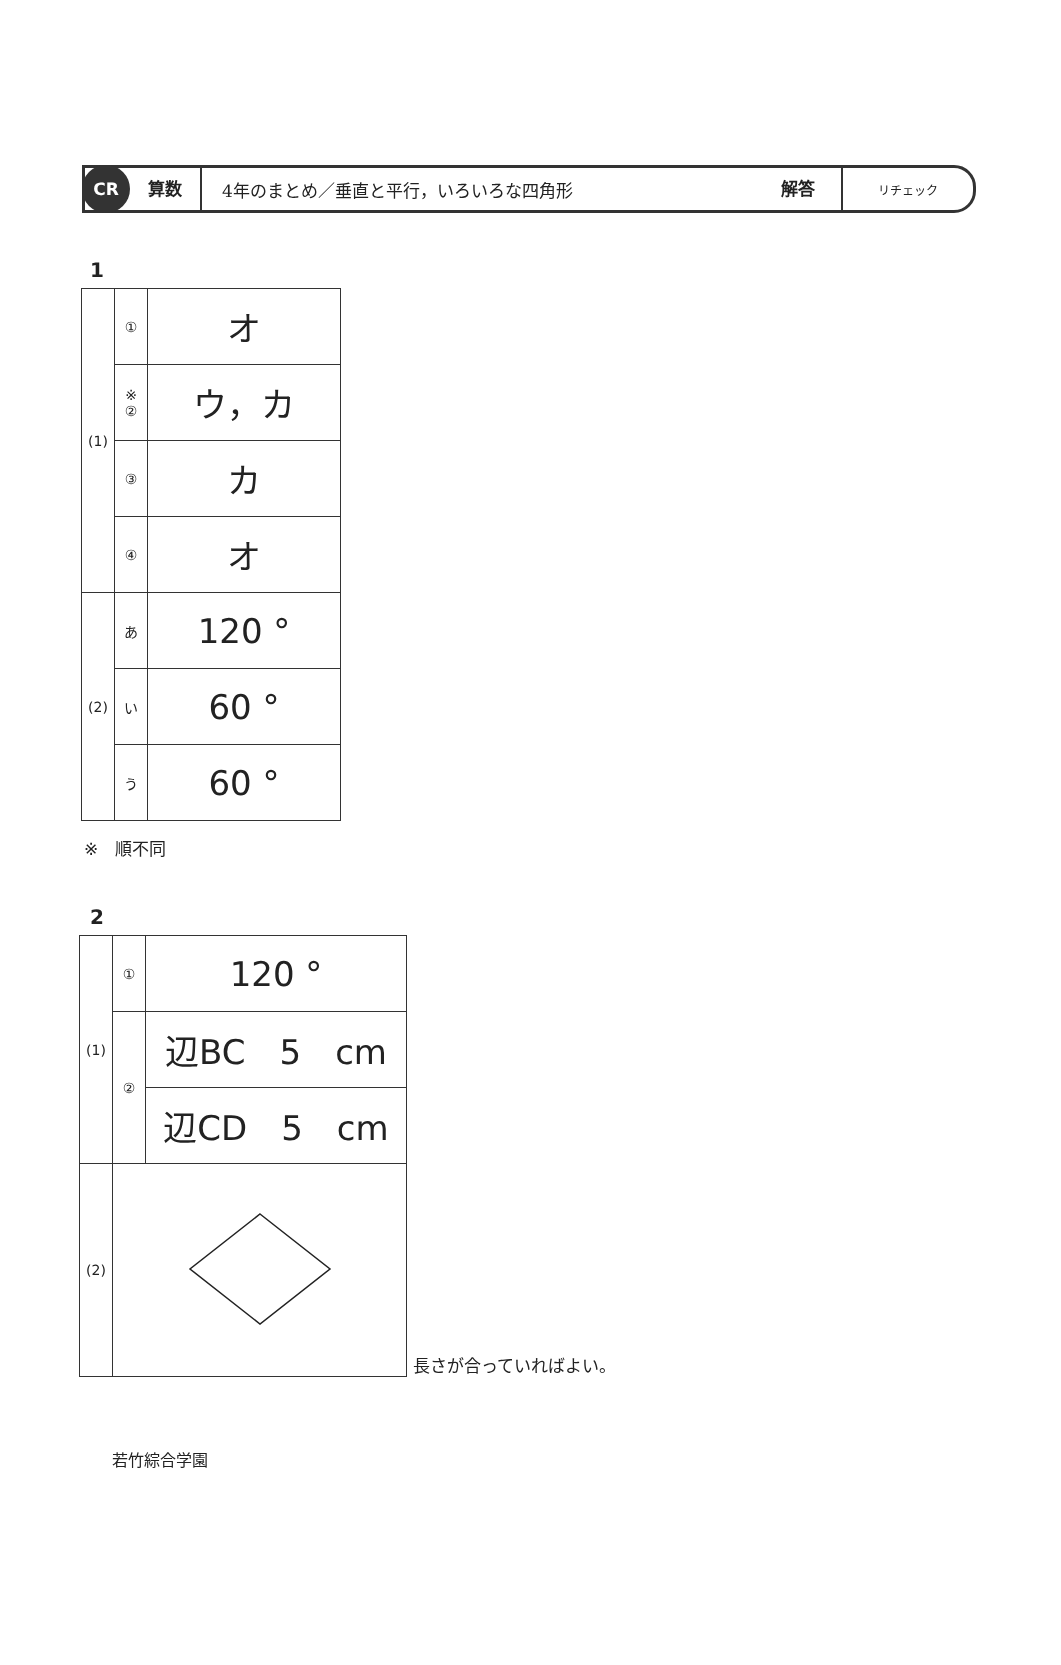CR
算数
4年のまとめ／垂直と平行，いろいろな四角形
解答
リチェック
1
| (1) | ① | オ |
| | ※ ② | ウ，カ |
| | ③ | カ |
| | ④ | オ |
| (2) | あ | 120 ° |
| | い | 60 ° |
| | う | 60 ° |
※　順不同
2
| (1) | ① | 120 ° |
| | ② | 辺BC 5 cm |
| | | 辺CD 5 cm |
| (2) | | |
長さが合っていればよい。
若竹綜合学園